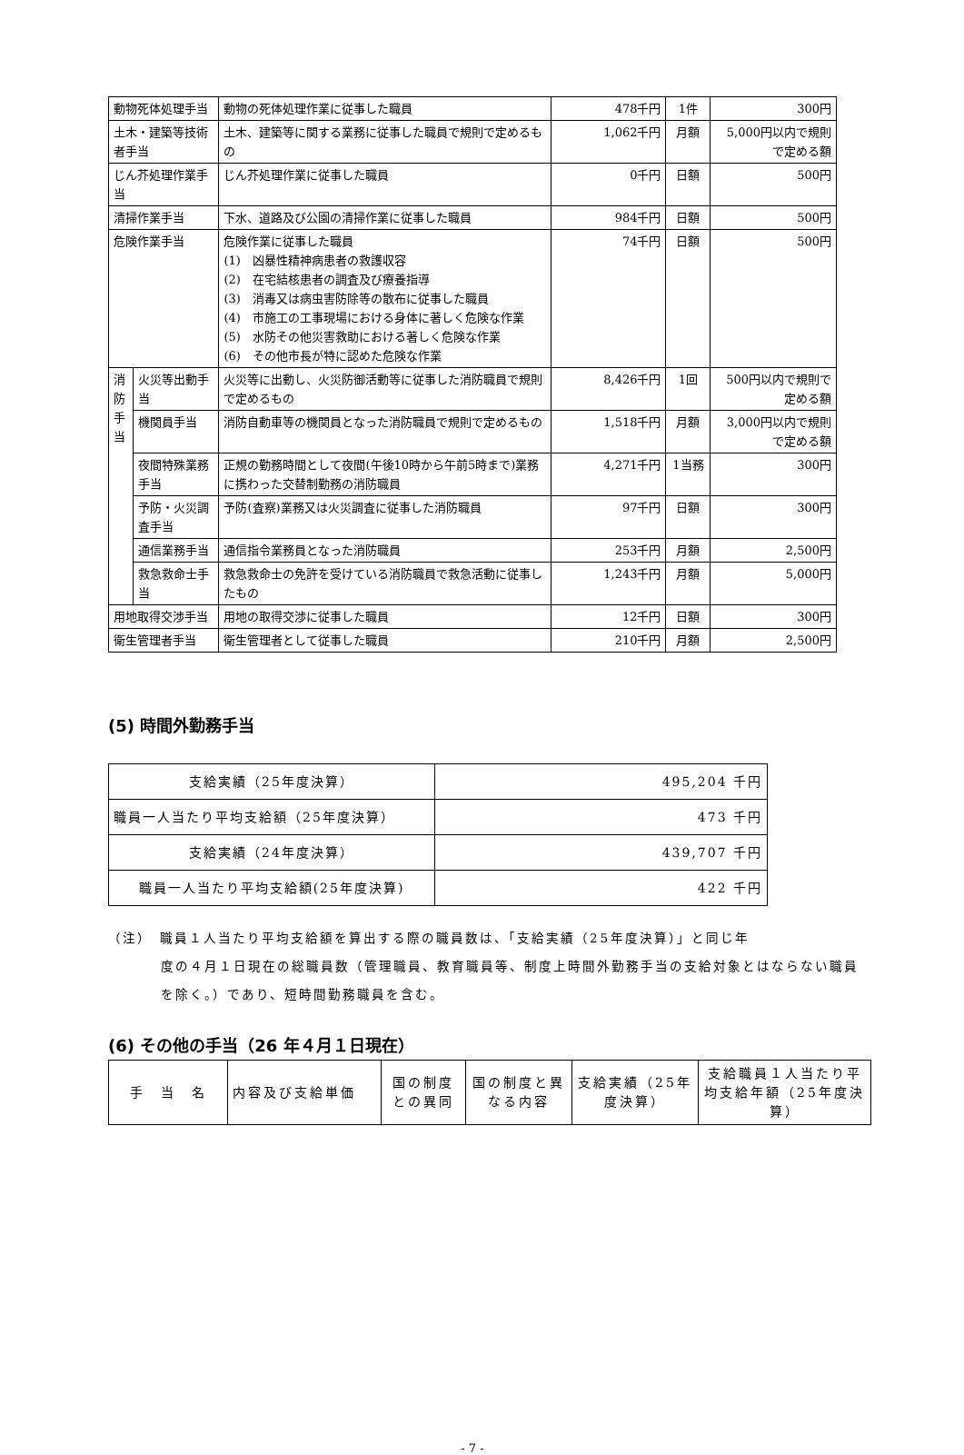| 動物死体処理手当 | | 動物の死体処理作業に従事した職員 | 478千円 | 1件 | 300円 |
| 土木・建築等技術者手当 | | 土木、建築等に関する業務に従事した職員で規則で定めるもの | 1,062千円 | 月額 | 5,000円以内で規則で定める額 |
| じん芥処理作業手当 | | じん芥処理作業に従事した職員 | 0千円 | 日額 | 500円 |
| 清掃作業手当 | | 下水、道路及び公園の清掃作業に従事した職員 | 984千円 | 日額 | 500円 |
| 危険作業手当 | | 危険作業に従事した職員 (1) 凶暴性精神病患者の救護収容 (2) 在宅結核患者の調査及び療養指導 (3) 消毒又は病虫害防除等の散布に従事した職員 (4) 市施工の工事現場における身体に著しく危険な作業 (5) 水防その他災害救助における著しく危険な作業 (6) その他市長が特に認めた危険な作業 | 74千円 | 日額 | 500円 |
| 消 防 手 当 | 火災等出動手当 | 火災等に出動し、火災防御活動等に従事した消防職員で規則で定めるもの | 8,426千円 | 1回 | 500円以内で規則で定める額 |
| | 機関員手当 | 消防自動車等の機関員となった消防職員で規則で定めるもの | 1,518千円 | 月額 | 3,000円以内で規則で定める額 |
| | 夜間特殊業務手当 | 正規の勤務時間として夜間(午後10時から午前5時まで)業務に携わった交替制勤務の消防職員 | 4,271千円 | 1当務 | 300円 |
| | 予防・火災調査手当 | 予防(査察)業務又は火災調査に従事した消防職員 | 97千円 | 日額 | 300円 |
| | 通信業務手当 | 通信指令業務員となった消防職員 | 253千円 | 月額 | 2,500円 |
| | 救急救命士手当 | 救急救命士の免許を受けている消防職員で救急活動に従事したもの | 1,243千円 | 月額 | 5,000円 |
| 用地取得交渉手当 | | 用地の取得交渉に従事した職員 | 12千円 | 日額 | 300円 |
| 衛生管理者手当 | | 衛生管理者として従事した職員 | 210千円 | 月額 | 2,500円 |
(5) 時間外勤務手当
| 支給実績（25年度決算） | 495,204 千円 |
| 職員一人当たり平均支給額（25年度決算） | 473 千円 |
| 支給実績（24年度決算） | 439,707 千円 |
| 職員一人当たり平均支給額(25年度決算) | 422 千円 |
（注）　職員１人当たり平均支給額を算出する際の職員数は、「支給実績（25年度決算）」と同じ年
度の４月１日現在の総職員数（管理職員、教育職員等、制度上時間外勤務手当の支給対象とはならない職員を除く。）であり、短時間勤務職員を含む。
(6) その他の手当（26 年４月１日現在）
| 手 当 名 | 内容及び支給単価 | 国の制度との異同 | 国の制度と異なる内容 | 支給実績（25年度決算） | 支給職員１人当たり平均支給年額（25年度決算） |
- 7 -